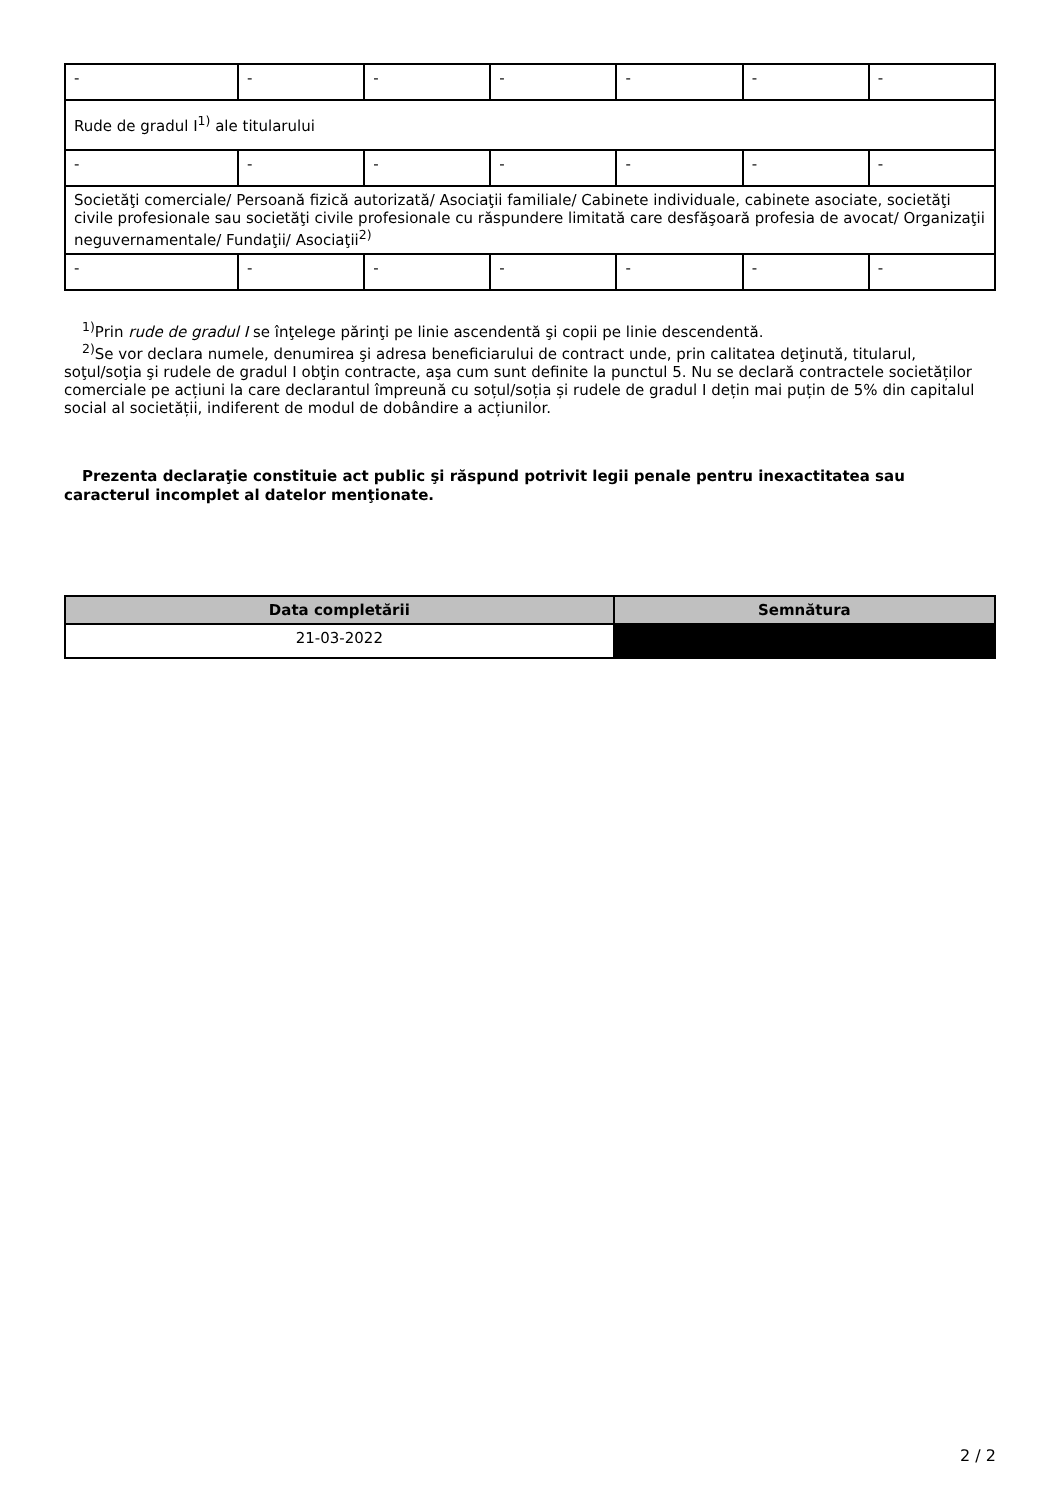| - | - | - | - | - | - | - |
| Rude de gradul I<sup>1)</sup> ale titularului | | | | | | |
| - | - | - | - | - | - | - |
| Societăţi comerciale/ Persoană fizică autorizată/ Asociaţii familiale/ Cabinete individuale, cabinete asociate, societăţi civile profesionale sau societăţi civile profesionale cu răspundere limitată care desfăşoară profesia de avocat/ Organizaţii neguvernamentale/ Fundaţii/ Asociaţii<sup>2)</sup> | | | | | | |
| - | - | - | - | - | - | - |
<sup>1)</sup> Prin rude de gradul I se înţelege părinţi pe linie ascendentă şi copii pe linie descendentă.
<sup>2)</sup> Se vor declara numele, denumirea şi adresa beneficiarului de contract unde, prin calitatea deţinută, titularul, soţul/soţia şi rudele de gradul I obţin contracte, aşa cum sunt definite la punctul 5. Nu se declară contractele societăților comerciale pe acțiuni la care declarantul împreună cu soțul/soția și rudele de gradul I dețin mai puțin de 5% din capitalul social al societății, indiferent de modul de dobândire a acțiunilor.
Prezenta declaraţie constituie act public şi răspund potrivit legii penale pentru inexactitatea sau caracterul incomplet al datelor menţionate.
| Data completării | Semnătura |
| --- | --- |
| 21-03-2022 | |
2 / 2